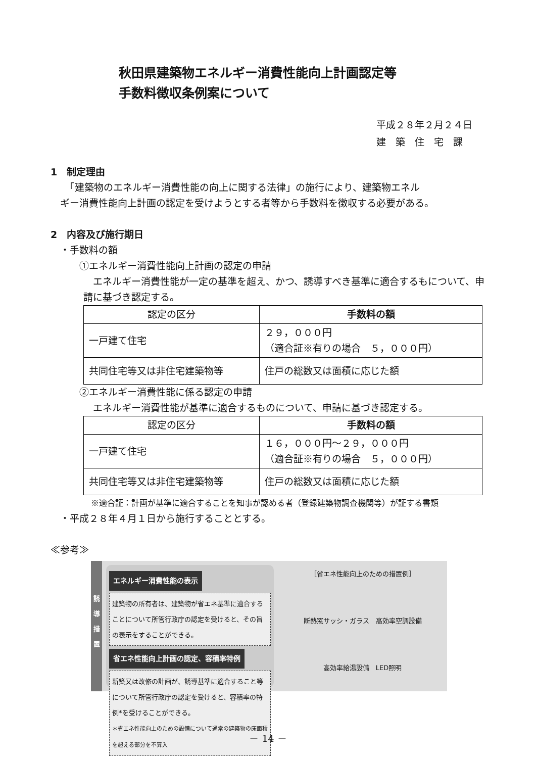秋田県建築物エネルギー消費性能向上計画認定等
手数料徴収条例案について
平成２８年２月２４日
建　築　住　宅　課
1　制定理由
　　「建築物のエネルギー消費性能の向上に関する法律」の施行により、建築物エネル
　ギー消費性能向上計画の認定を受けようとする者等から手数料を徴収する必要がある。
2　内容及び施行期日
　・手数料の額
　　　①エネルギー消費性能向上計画の認定の申請
　エネルギー消費性能が一定の基準を超え、かつ、誘導すべき基準に適合するもについて、申請に基づき認定する。
| 認定の区分 | 手数料の額 |
| --- | --- |
| 一戸建て住宅 | ２９，０００円 （適合証※有りの場合 ５，０００円） |
| 共同住宅等又は非住宅建築物等 | 住戸の総数又は面積に応じた額 |
　　　②エネルギー消費性能に係る認定の申請
　エネルギー消費性能が基準に適合するものについて、申請に基づき認定する。
| 認定の区分 | 手数料の額 |
| --- | --- |
| 一戸建て住宅 | １６，０００円～２９，０００円 （適合証※有りの場合 ５，０００円） |
| 共同住宅等又は非住宅建築物等 | 住戸の総数又は面積に応じた額 |
※適合証：計画が基準に適合することを知事が認める者（登録建築物調査機関等）が証する書類
　・平成２８年４月１日から施行することとする。
≪参考≫
誘
導
措
置
エネルギー消費性能の表示
建築物の所有者は、建築物が省エネ基準に適合することについて所管行政庁の認定を受けると、その旨の表示をすることができる。
省エネ性能向上計画の認定、容積率特例
新築又は改修の計画が、誘導基準に適合すること等について所管行政庁の認定を受けると、容積率の特例*を受けることができる。
＊省エネ性能向上のための設備について通常の建築物の床面積を超える部分を不算入
［省エネ性能向上のための措置例］
断熱窓サッシ・ガラス　高効率空調設備
高効率給湯設備　LED照明
－ 14 －